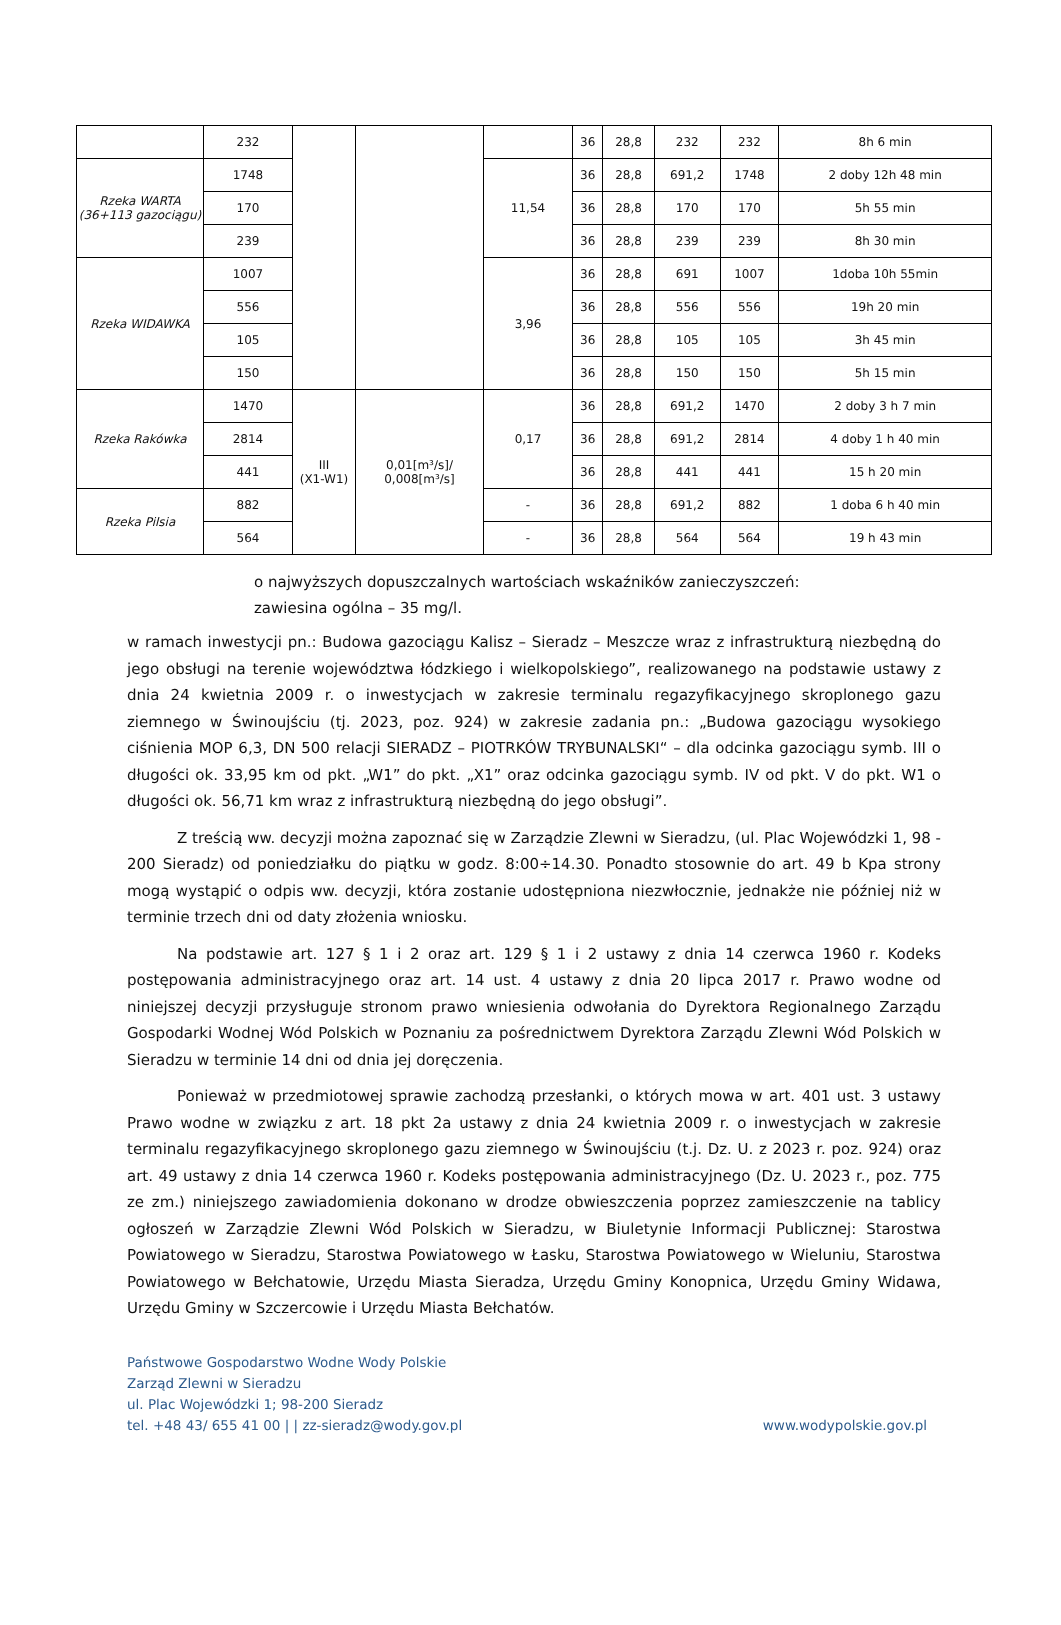| | 232 | | | | 36 | 28,8 | 232 | 232 | 8h 6 min |
| Rzeka WARTA (36+113 gazociągu) | 1748 | | | 11,54 | 36 | 28,8 | 691,2 | 1748 | 2 doby 12h 48 min |
| | 170 | | | | 36 | 28,8 | 170 | 170 | 5h 55 min |
| | 239 | | | | 36 | 28,8 | 239 | 239 | 8h 30 min |
| Rzeka WIDAWKA | 1007 | | | 3,96 | 36 | 28,8 | 691 | 1007 | 1doba 10h 55min |
| | 556 | | | | 36 | 28,8 | 556 | 556 | 19h 20 min |
| | 105 | | | | 36 | 28,8 | 105 | 105 | 3h 45 min |
| | 150 | | | | 36 | 28,8 | 150 | 150 | 5h 15 min |
| Rzeka Rakówka | 1470 | III (X1-W1) | 0,01[m³/s]/ 0,008[m³/s] | 0,17 | 36 | 28,8 | 691,2 | 1470 | 2 doby 3 h 7 min |
| | 2814 | | | | 36 | 28,8 | 691,2 | 2814 | 4 doby 1 h 40 min |
| | 441 | | | | 36 | 28,8 | 441 | 441 | 15 h 20 min |
| Rzeka Pilsia | 882 | | | - | 36 | 28,8 | 691,2 | 882 | 1 doba 6 h 40 min |
| | 564 | | | - | 36 | 28,8 | 564 | 564 | 19 h 43 min |
o najwyższych dopuszczalnych wartościach wskaźników zanieczyszczeń:
zawiesina ogólna – 35 mg/l.
w ramach inwestycji pn.: Budowa gazociągu Kalisz – Sieradz – Meszcze wraz z infrastrukturą niezbędną do jego obsługi na terenie województwa łódzkiego i wielkopolskiego”, realizowanego na podstawie ustawy z dnia 24 kwietnia 2009 r. o inwestycjach w zakresie terminalu regazyfikacyjnego skroplonego gazu ziemnego w Świnoujściu (tj. 2023, poz. 924) w zakresie zadania pn.: „Budowa gazociągu wysokiego ciśnienia MOP 6,3, DN 500 relacji SIERADZ – PIOTRKÓW TRYBUNALSKI“ – dla odcinka gazociągu symb. III o długości ok. 33,95 km od pkt. „W1” do pkt. „X1” oraz odcinka gazociągu symb. IV od pkt. V do pkt. W1 o długości ok. 56,71 km wraz z infrastrukturą niezbędną do jego obsługi”.
Z treścią ww. decyzji można zapoznać się w Zarządzie Zlewni w Sieradzu, (ul. Plac Wojewódzki 1, 98 - 200 Sieradz) od poniedziałku do piątku w godz. 8:00÷14.30. Ponadto stosownie do art. 49 b Kpa strony mogą wystąpić o odpis ww. decyzji, która zostanie udostępniona niezwłocznie, jednakże nie później niż w terminie trzech dni od daty złożenia wniosku.
Na podstawie art. 127 § 1 i 2 oraz art. 129 § 1 i 2 ustawy z dnia 14 czerwca 1960 r. Kodeks postępowania administracyjnego oraz art. 14 ust. 4 ustawy z dnia 20 lipca 2017 r. Prawo wodne od niniejszej decyzji przysługuje stronom prawo wniesienia odwołania do Dyrektora Regionalnego Zarządu Gospodarki Wodnej Wód Polskich w Poznaniu za pośrednictwem Dyrektora Zarządu Zlewni Wód Polskich w Sieradzu w terminie 14 dni od dnia jej doręczenia.
Ponieważ w przedmiotowej sprawie zachodzą przesłanki, o których mowa w art. 401 ust. 3 ustawy Prawo wodne w związku z art. 18 pkt 2a ustawy z dnia 24 kwietnia 2009 r. o inwestycjach w zakresie terminalu regazyfikacyjnego skroplonego gazu ziemnego w Świnoujściu (t.j. Dz. U. z 2023 r. poz. 924) oraz art. 49 ustawy z dnia 14 czerwca 1960 r. Kodeks postępowania administracyjnego (Dz. U. 2023 r., poz. 775 ze zm.) niniejszego zawiadomienia dokonano w drodze obwieszczenia poprzez zamieszczenie na tablicy ogłoszeń w Zarządzie Zlewni Wód Polskich w Sieradzu, w Biuletynie Informacji Publicznej: Starostwa Powiatowego w Sieradzu, Starostwa Powiatowego w Łasku, Starostwa Powiatowego w Wieluniu, Starostwa Powiatowego w Bełchatowie, Urzędu Miasta Sieradza, Urzędu Gminy Konopnica, Urzędu Gminy Widawa, Urzędu Gminy w Szczercowie i Urzędu Miasta Bełchatów.
Państwowe Gospodarstwo Wodne Wody Polskie
Zarząd Zlewni w Sieradzu
ul. Plac Wojewódzki 1; 98-200 Sieradz
tel. +48 43/ 655 41 00 | | zz-sieradz@wody.gov.pl www.wodypolskie.gov.pl